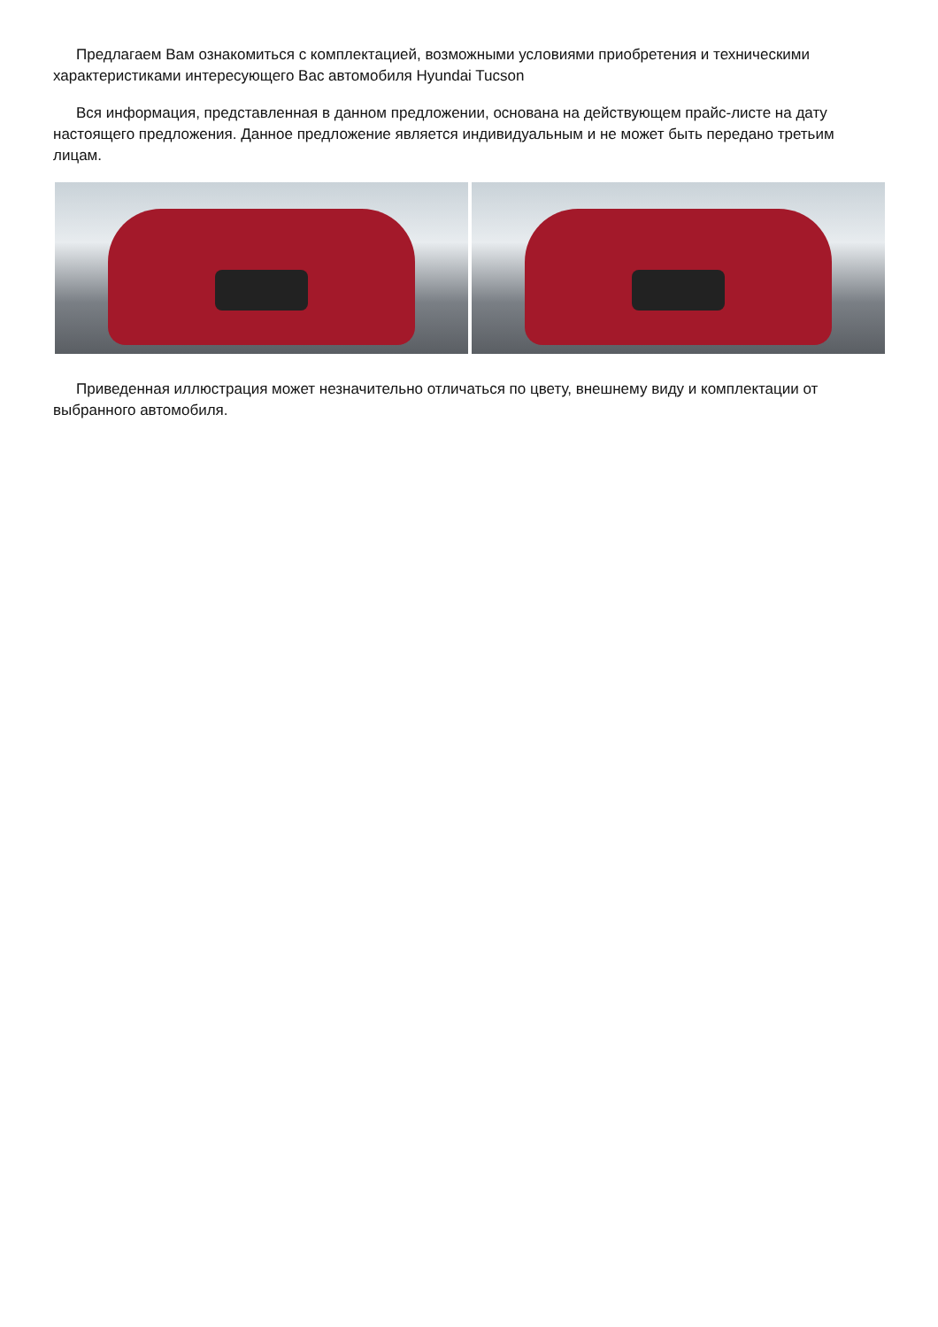Предлагаем Вам ознакомиться с комплектацией, возможными условиями приобретения и техническими характеристиками интересующего Вас автомобиля Hyundai Tucson
Вся информация, представленная в данном предложении, основана на действующем прайс-листе на дату настоящего предложения. Данное предложение является индивидуальным и не может быть передано третьим лицам.
Приведенная иллюстрация может незначительно отличаться по цвету, внешнему виду и комплектации от выбранного автомобиля.